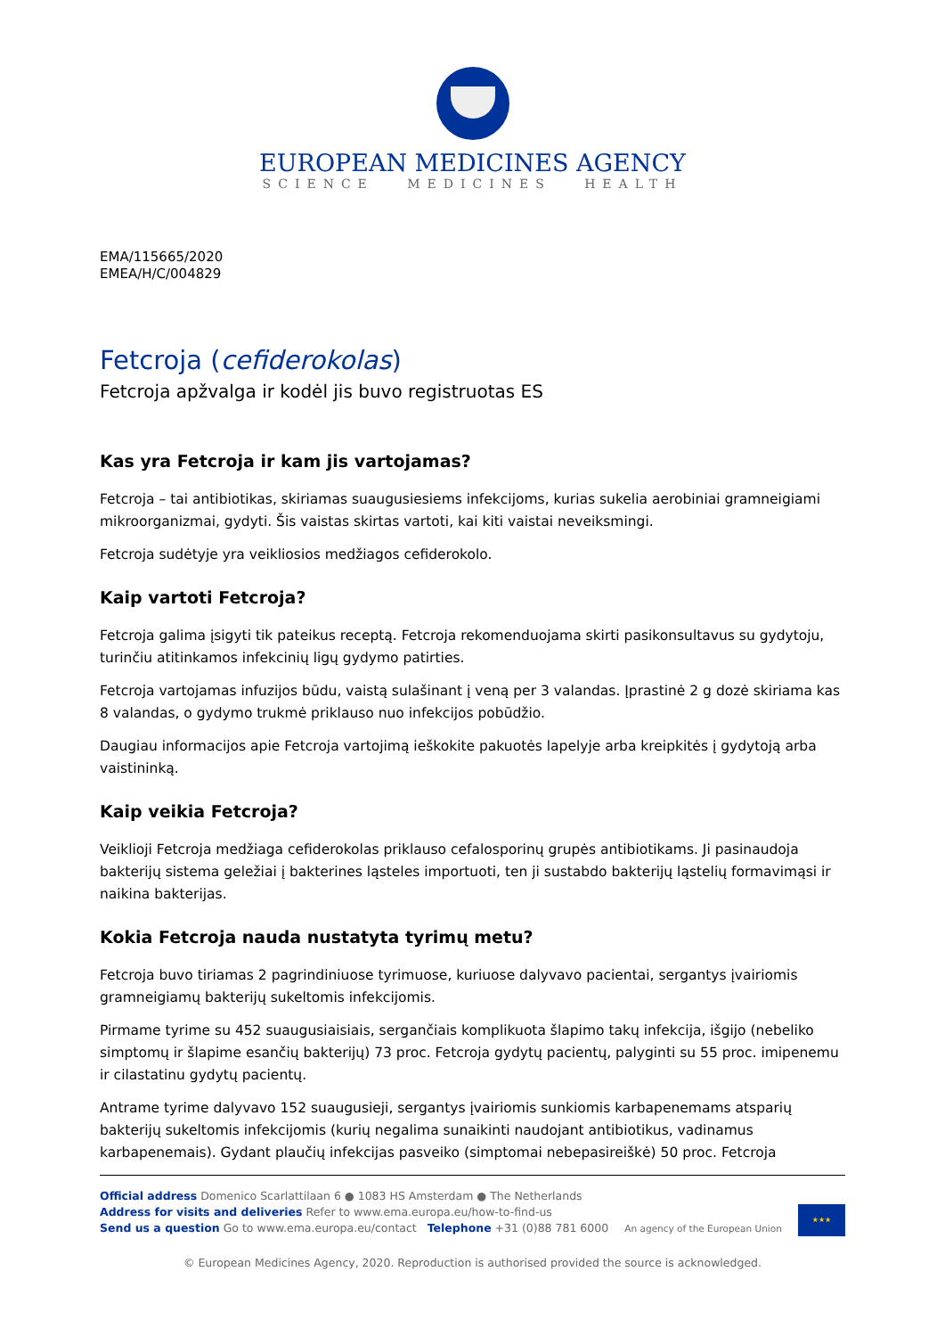EUROPEAN MEDICINES AGENCY
SCIENCE MEDICINES HEALTH
EMA/115665/2020
EMEA/H/C/004829
Fetcroja (cefiderokolas)
Fetcroja apžvalga ir kodėl jis buvo registruotas ES
Kas yra Fetcroja ir kam jis vartojamas?
Fetcroja – tai antibiotikas, skiriamas suaugusiesiems infekcijoms, kurias sukelia aerobiniai gramneigiami mikroorganizmai, gydyti. Šis vaistas skirtas vartoti, kai kiti vaistai neveiksmingi.
Fetcroja sudėtyje yra veikliosios medžiagos cefiderokolo.
Kaip vartoti Fetcroja?
Fetcroja galima įsigyti tik pateikus receptą. Fetcroja rekomenduojama skirti pasikonsultavus su gydytoju, turinčiu atitinkamos infekcinių ligų gydymo patirties.
Fetcroja vartojamas infuzijos būdu, vaistą sulašinant į veną per 3 valandas. Įprastinė 2 g dozė skiriama kas 8 valandas, o gydymo trukmė priklauso nuo infekcijos pobūdžio.
Daugiau informacijos apie Fetcroja vartojimą ieškokite pakuotės lapelyje arba kreipkitės į gydytoją arba vaistininką.
Kaip veikia Fetcroja?
Veiklioji Fetcroja medžiaga cefiderokolas priklauso cefalosporinų grupės antibiotikams. Ji pasinaudoja bakterijų sistema geležiai į bakterines ląsteles importuoti, ten ji sustabdo bakterijų ląstelių formavimąsi ir naikina bakterijas.
Kokia Fetcroja nauda nustatyta tyrimų metu?
Fetcroja buvo tiriamas 2 pagrindiniuose tyrimuose, kuriuose dalyvavo pacientai, sergantys įvairiomis gramneigiamų bakterijų sukeltomis infekcijomis.
Pirmame tyrime su 452 suaugusiaisiais, sergančiais komplikuota šlapimo takų infekcija, išgijo (nebeliko simptomų ir šlapime esančių bakterijų) 73 proc. Fetcroja gydytų pacientų, palyginti su 55 proc. imipenemu ir cilastatinu gydytų pacientų.
Antrame tyrime dalyvavo 152 suaugusieji, sergantys įvairiomis sunkiomis karbapenemams atsparių bakterijų sukeltomis infekcijomis (kurių negalima sunaikinti naudojant antibiotikus, vadinamus karbapenemais). Gydant plaučių infekcijas pasveiko (simptomai nebepasireiškė) 50 proc. Fetcroja
Official address Domenico Scarlattilaan 6 ● 1083 HS Amsterdam ● The Netherlands
Address for visits and deliveries Refer to www.ema.europa.eu/how-to-find-us
Send us a question Go to www.ema.europa.eu/contact Telephone +31 (0)88 781 6000
An agency of the European Union
★★★
© European Medicines Agency, 2020. Reproduction is authorised provided the source is acknowledged.